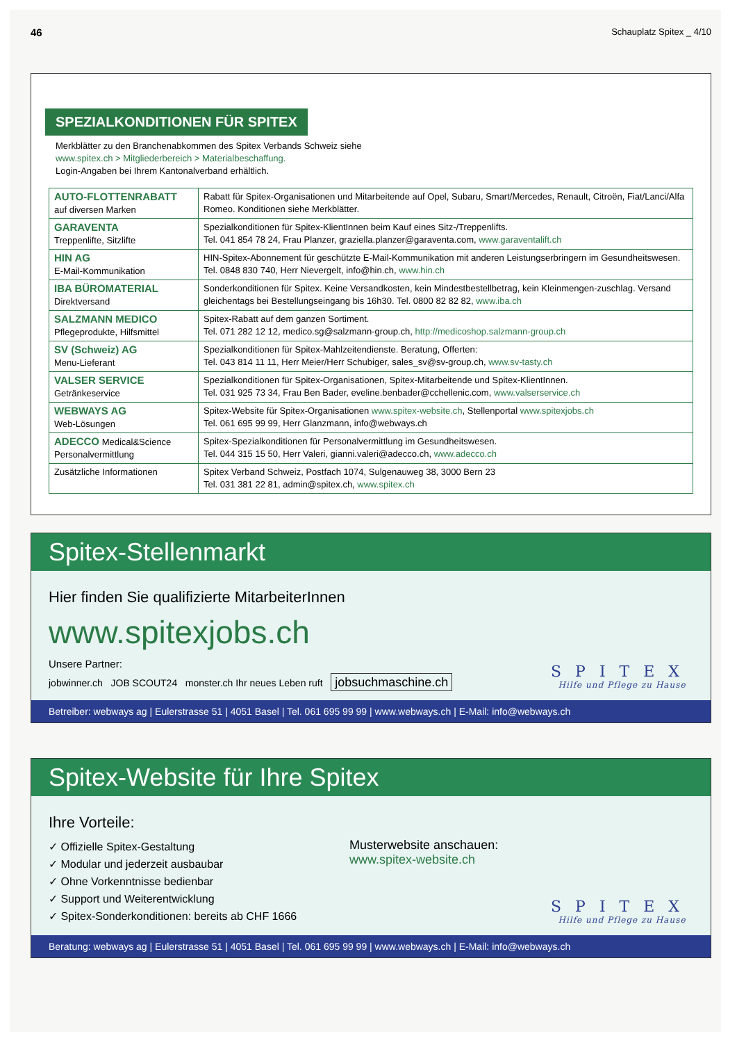46 Schauplatz Spitex _ 4/10
SPEZIALKONDITIONEN FÜR SPITEX
Merkblätter zu den Branchenabkommen des Spitex Verbands Schweiz siehe
www.spitex.ch > Mitgliederbereich > Materialbeschaffung.
Login-Angaben bei Ihrem Kantonalverband erhältlich.
| AUTO-FLOTTENRABATT auf diversen Marken | Rabatt für Spitex-Organisationen und Mitarbeitende auf Opel, Subaru, Smart/Mercedes, Renault, Citroën, Fiat/Lanci/Alfa Romeo. Konditionen siehe Merkblätter. |
| GARAVENTA Treppenlifte, Sitzlifte | Spezialkonditionen für Spitex-KlientInnen beim Kauf eines Sitz-/Treppenlifts. Tel. 041 854 78 24, Frau Planzer, graziella.planzer@garaventa.com, www.garaventalift.ch |
| HIN AG E-Mail-Kommunikation | HIN-Spitex-Abonnement für geschützte E-Mail-Kommunikation mit anderen Leistungserbringern im Gesundheitswesen. Tel. 0848 830 740, Herr Nievergelt, info@hin.ch, www.hin.ch |
| IBA BÜROMATERIAL Direktversand | Sonderkonditionen für Spitex. Keine Versandkosten, kein Mindestbestellbetrag, kein Kleinmengen-zuschlag. Versand gleichentags bei Bestellungseingang bis 16h30. Tel. 0800 82 82 82, www.iba.ch |
| SALZMANN MEDICO Pflegeprodukte, Hilfsmittel | Spitex-Rabatt auf dem ganzen Sortiment. Tel. 071 282 12 12, medico.sg@salzmann-group.ch, http://medicoshop.salzmann-group.ch |
| SV (Schweiz) AG Menu-Lieferant | Spezialkonditionen für Spitex-Mahlzeitendienste. Beratung, Offerten: Tel. 043 814 11 11, Herr Meier/Herr Schubiger, sales_sv@sv-group.ch, www.sv-tasty.ch |
| VALSER SERVICE Getränkeservice | Spezialkonditionen für Spitex-Organisationen, Spitex-Mitarbeitende und Spitex-KlientInnen. Tel. 031 925 73 34, Frau Ben Bader, eveline.benbader@cchellenic.com, www.valserservice.ch |
| WEBWAYS AG Web-Lösungen | Spitex-Website für Spitex-Organisationen www.spitex-website.ch , Stellenportal www.spitexjobs.ch Tel. 061 695 99 99, Herr Glanzmann, info@webways.ch |
| ADECCO Medical&Science Personalvermittlung | Spitex-Spezialkonditionen für Personalvermittlung im Gesundheitswesen. Tel. 044 315 15 50, Herr Valeri, gianni.valeri@adecco.ch, www.adecco.ch |
| Zusätzliche Informationen | Spitex Verband Schweiz, Postfach 1074, Sulgenauweg 38, 3000 Bern 23 Tel. 031 381 22 81, admin@spitex.ch, www.spitex.ch |
Spitex-Stellenmarkt
Hier finden Sie qualifizierte MitarbeiterInnen
www.spitexjobs.ch
Unsere Partner:
jobwinner.ch JOB SCOUT24 monster.ch Ihr neues Leben ruft jobsuchmaschine.ch
SPITEX
Hilfe und Pflege zu Hause
Betreiber: webways ag | Eulerstrasse 51 | 4051 Basel | Tel. 061 695 99 99 | www.webways.ch | E-Mail: info@webways.ch
Spitex-Website für Ihre Spitex
Ihre Vorteile:
✓ Offizielle Spitex-Gestaltung
✓ Modular und jederzeit ausbaubar
✓ Ohne Vorkenntnisse bedienbar
✓ Support und Weiterentwicklung
✓ Spitex-Sonderkonditionen: bereits ab CHF 1666
Musterwebsite anschauen:
www.spitex-website.ch
SPITEX
Hilfe und Pflege zu Hause
Beratung: webways ag | Eulerstrasse 51 | 4051 Basel | Tel. 061 695 99 99 | www.webways.ch | E-Mail: info@webways.ch